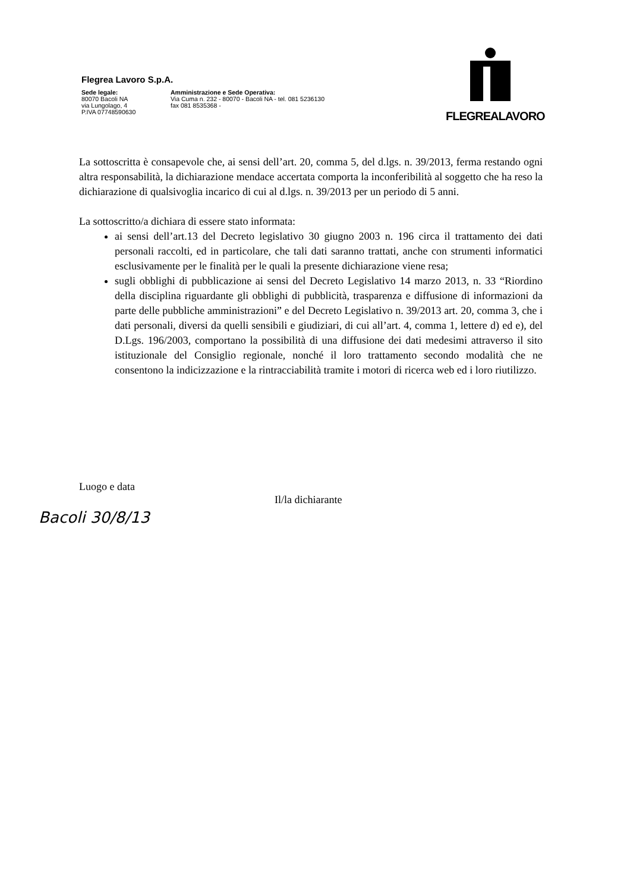Flegrea Lavoro S.p.A.
Sede legale:
80070 Bacoli NA
via Lungolago, 4
P.IVA 07748590630
Amministrazione e Sede Operativa:
Via Cuma n. 232 - 80070 - Bacoli NA - tel. 081 5236130
fax 081 8535368 -
FLEGREALAVORO
La sottoscritta è consapevole che, ai sensi dell’art. 20, comma 5, del d.lgs. n. 39/2013, ferma restando ogni altra responsabilità, la dichiarazione mendace accertata comporta la inconferibilità al soggetto che ha reso la dichiarazione di qualsivoglia incarico di cui al d.lgs. n. 39/2013 per un periodo di 5 anni.
La sottoscritto/a dichiara di essere stato informata:
ai sensi dell’art.13 del Decreto legislativo 30 giugno 2003 n. 196 circa il trattamento dei dati personali raccolti, ed in particolare, che tali dati saranno trattati, anche con strumenti informatici esclusivamente per le finalità per le quali la presente dichiarazione viene resa;
sugli obblighi di pubblicazione ai sensi del Decreto Legislativo 14 marzo 2013, n. 33 “Riordino della disciplina riguardante gli obblighi di pubblicità, trasparenza e diffusione di informazioni da parte delle pubbliche amministrazioni” e del Decreto Legislativo n. 39/2013 art. 20, comma 3, che i dati personali, diversi da quelli sensibili e giudiziari, di cui all’art. 4, comma 1, lettere d) ed e), del D.Lgs. 196/2003, comportano la possibilità di una diffusione dei dati medesimi attraverso il sito istituzionale del Consiglio regionale, nonché il loro trattamento secondo modalità che ne consentono la indicizzazione e la rintracciabilità tramite i motori di ricerca web ed i loro riutilizzo.
Luogo e data
Bacoli 30/8/13
Il/la dichiarante